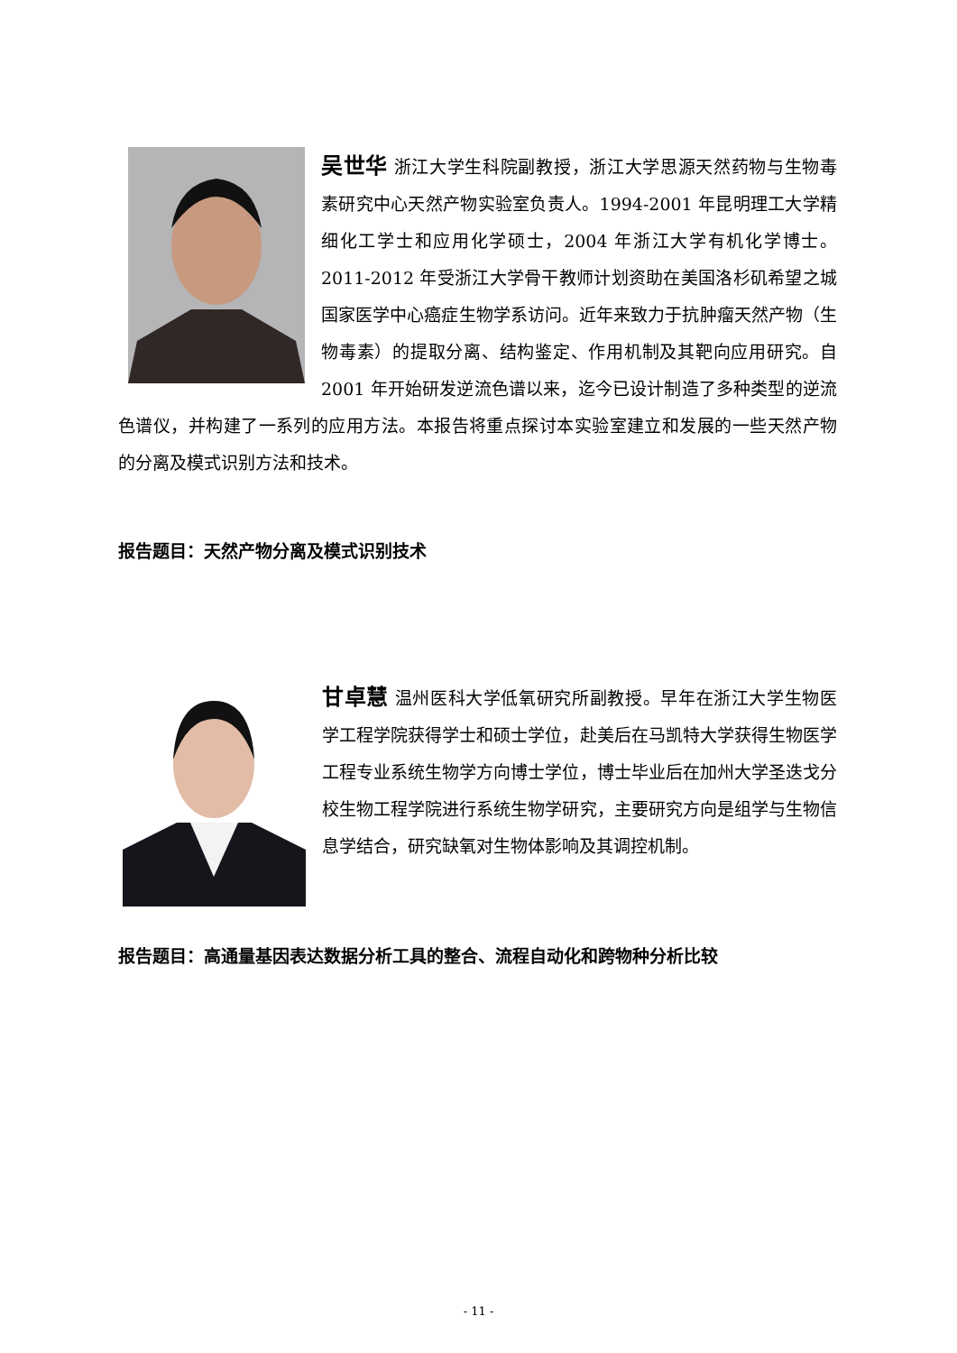吴世华 浙江大学生科院副教授，浙江大学思源天然药物与生物毒素研究中心天然产物实验室负责人。1994-2001 年昆明理工大学精细化工学士和应用化学硕士，2004 年浙江大学有机化学博士。2011-2012 年受浙江大学骨干教师计划资助在美国洛杉矶希望之城国家医学中心癌症生物学系访问。近年来致力于抗肿瘤天然产物（生物毒素）的提取分离、结构鉴定、作用机制及其靶向应用研究。自 2001 年开始研发逆流色谱以来，迄今已设计制造了多种类型的逆流色谱仪，并构建了一系列的应用方法。本报告将重点探讨本实验室建立和发展的一些天然产物的分离及模式识别方法和技术。
报告题目：天然产物分离及模式识别技术
甘卓慧 温州医科大学低氧研究所副教授。早年在浙江大学生物医学工程学院获得学士和硕士学位，赴美后在马凯特大学获得生物医学工程专业系统生物学方向博士学位，博士毕业后在加州大学圣迭戈分校生物工程学院进行系统生物学研究，主要研究方向是组学与生物信息学结合，研究缺氧对生物体影响及其调控机制。
报告题目：高通量基因表达数据分析工具的整合、流程自动化和跨物种分析比较
- 11 -